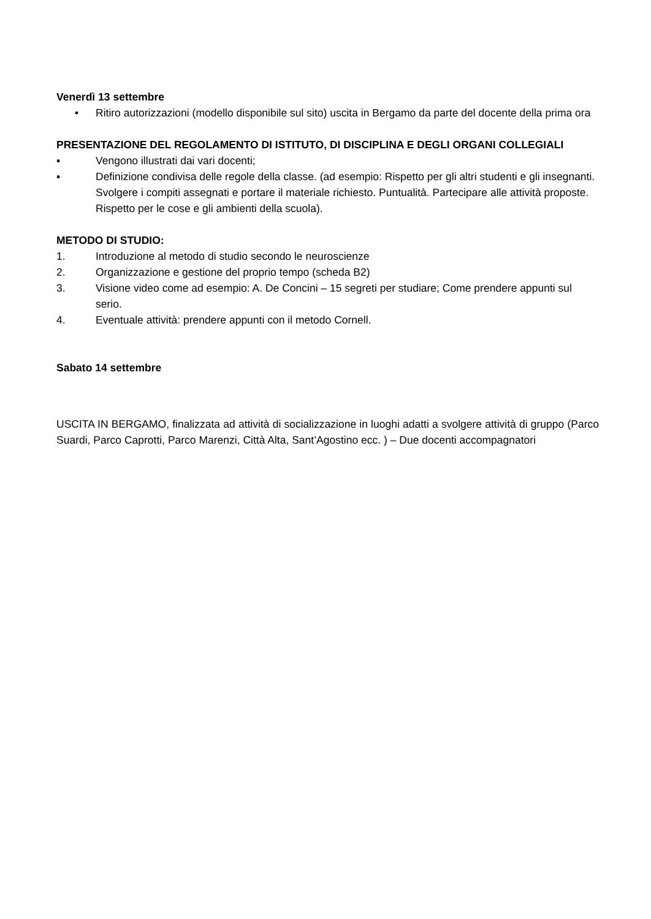Venerdì 13 settembre
• Ritiro autorizzazioni (modello disponibile sul sito) uscita in Bergamo da parte del docente della prima ora
PRESENTAZIONE DEL REGOLAMENTO DI ISTITUTO, DI DISCIPLINA E DEGLI ORGANI COLLEGIALI
▪ Vengono illustrati dai vari docenti;
▪ Definizione condivisa delle regole della classe. (ad esempio: Rispetto per gli altri studenti e gli insegnanti. Svolgere i compiti assegnati e portare il materiale richiesto. Puntualità. Partecipare alle attività proposte. Rispetto per le cose e gli ambienti della scuola).
METODO DI STUDIO:
1. Introduzione al metodo di studio secondo le neuroscienze
2. Organizzazione e gestione del proprio tempo (scheda B2)
3. Visione video come ad esempio: A. De Concini – 15 segreti per studiare; Come prendere appunti sul serio.
4. Eventuale attività: prendere appunti con il metodo Cornell.
Sabato 14 settembre
USCITA IN BERGAMO, finalizzata ad attività di socializzazione in luoghi adatti a svolgere attività di gruppo (Parco Suardi, Parco Caprotti, Parco Marenzi, Città Alta, Sant’Agostino ecc. ) – Due docenti accompagnatori